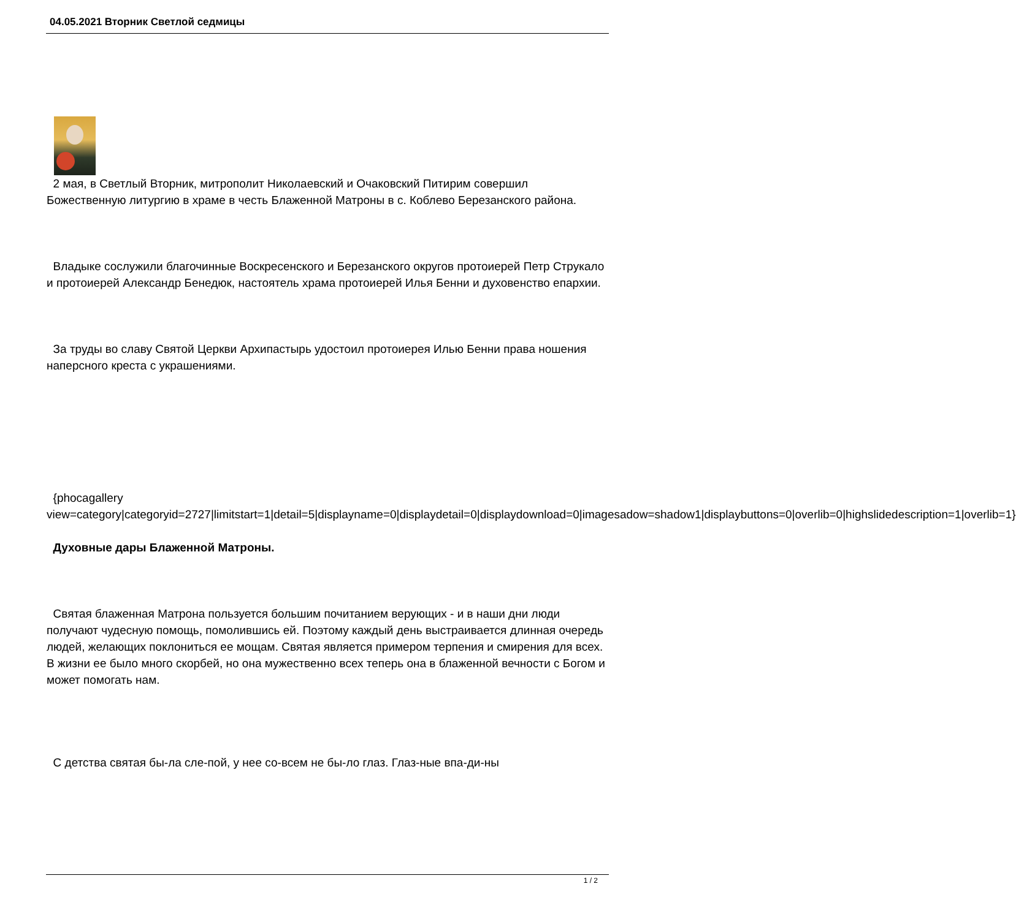04.05.2021 Вторник Светлой седмицы
2 мая, в Светлый Вторник, митрополит Николаевский и Очаковский Питирим совершил Божественную литургию в храме в честь Блаженной Матроны в с. Коблево Березанского района.
Владыке сослужили благочинные Воскресенского и Березанского округов протоиерей Петр Струкало и протоиерей Александр Бенедюк, настоятель храма протоиерей Илья Бенни и духовенство епархии.
За труды во славу Святой Церкви Архипастырь удостоил протоиерея Илью Бенни права ношения наперсного креста с украшениями.
{phocagallery view=category|categoryid=2727|limitstart=1|detail=5|displayname=0|displaydetail=0|displaydownload=0|imagesadow=shadow1|displaybuttons=0|overlib=0|highslidedescription=1|overlib=1}
Духовные дары Блаженной Матроны.
Святая блаженная Матрона пользуется большим почитанием верующих - и в наши дни люди получают чудесную помощь, помолившись ей. Поэтому каждый день выстраивается длинная очередь людей, желающих поклониться ее мощам. Святая является примером терпения и смирения для всех. В жизни ее было много скорбей, но она мужественно всех теперь она в блаженной вечности с Богом и может помогать нам.
С детства святая бы-ла сле-пой, у нее со-всем не бы-ло глаз. Глаз-ные впа-ди-ны
1 / 2